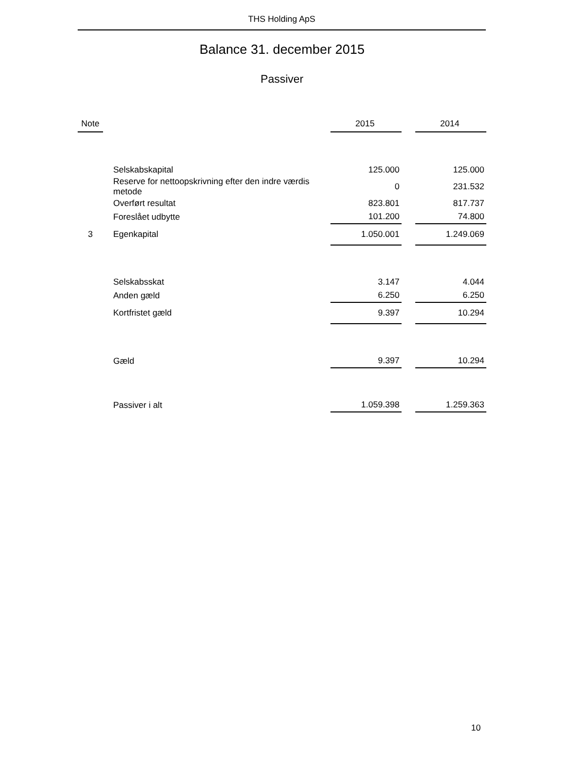THS Holding ApS
Balance 31. december 2015
Passiver
| Note | | | 2015 | | 2014 |
| --- | --- | --- | --- | --- | --- |
| | | Selskabskapital | 125.000 | | 125.000 |
| | | Reserve for nettoopskrivning efter den indre værdis metode | 0 | | 231.532 |
| | | Overført resultat | 823.801 | | 817.737 |
| | | Foreslået udbytte | 101.200 | | 74.800 |
| 3 | | Egenkapital | 1.050.001 | | 1.249.069 |
| | | Selskabsskat | 3.147 | | 4.044 |
| | | Anden gæld | 6.250 | | 6.250 |
| | | Kortfristet gæld | 9.397 | | 10.294 |
| | | Gæld | 9.397 | | 10.294 |
| | | Passiver i alt | 1.059.398 | | 1.259.363 |
10